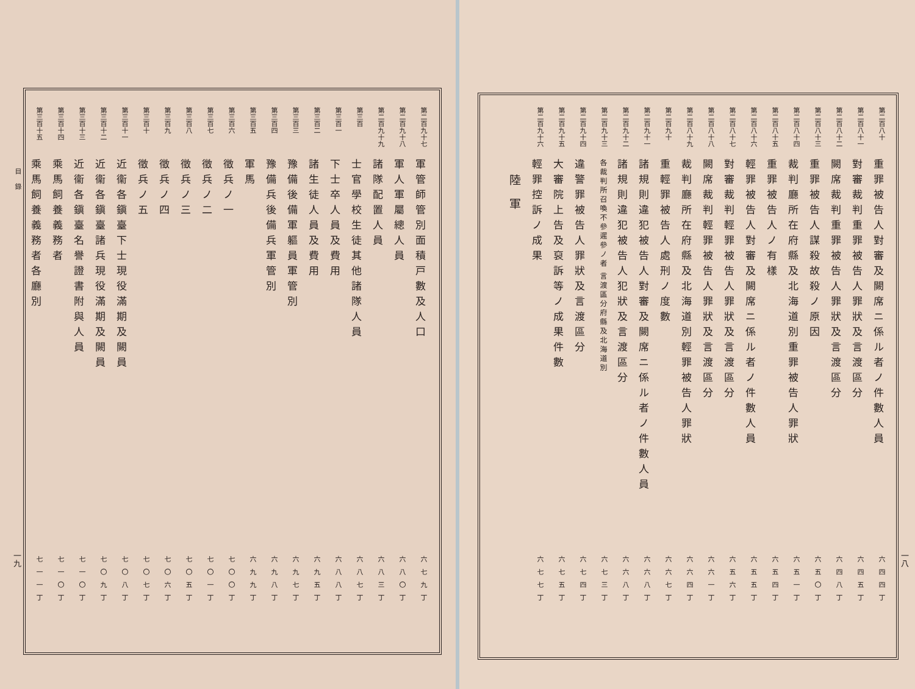第二百八十 重罪被告人對審及闕席ニ係ル者ノ件數人員 六四四丁
第二百八十一 對審裁判重罪被告人罪狀及言渡區分 六四五丁
第二百八十二 闕席裁判重罪被告人罪狀及言渡區分 六四八丁
第二百八十三 重罪被告人謀殺故殺ノ原因 六五〇丁
第二百八十四 裁判廳所在府縣及北海道別重罪被告人罪狀 六五一丁
第二百八十五 重罪被告人ノ有樣 六五四丁
第二百八十六 輕罪被告人對審及闕席ニ係ル者ノ件數人員 六五五丁
第二百八十七 對審裁判輕罪被告人罪狀及言渡區分 六五六丁
第二百八十八 闕席裁判輕罪被告人罪狀及言渡區分 六六一丁
第二百八十九 裁判廳所在府縣及北海道別輕罪被告人罪狀 六六四丁
第二百九十 重輕罪被告人處刑ノ度數 六六七丁
第二百九十一 諸規則違犯被告人對審及闕席ニ係ル者ノ件數人員 六六八丁
第二百九十二 諸規則違犯被告人犯狀及言渡區分 六六八丁
第二百九十三 各裁判所召喚不參遲參ノ者 言渡區分府縣及北海道別 六七三丁
第二百九十四 違警罪被告人罪狀及言渡區分 六七四丁
第二百九十五 大審院上告及裒訴等ノ成果件數 六七五丁
第二百九十六 輕罪控訴ノ成果 六七七丁
陸軍
一八
第二百九十七 軍管師管別面積戸數及人口 六七九丁
第二百九十八 軍人軍屬總人員 六八〇丁
第二百九十九 諸隊配置人員 六八三丁
第三百 士官學校生徒其他諸隊人員 六八七丁
第三百一 下士卒人員及費用 六八八丁
第三百二 諸生徒人員及費用 六九五丁
第三百三 豫備後備軍軀員軍管別 六九七丁
第三百四 豫備兵後備兵軍管別 六九八丁
第三百五 軍馬 六九九丁
第三百六 徵兵ノ一 七〇〇丁
第三百七 徵兵ノ二 七〇一丁
第三百八 徵兵ノ三 七〇五丁
第三百九 徵兵ノ四 七〇六丁
第三百十 徵兵ノ五 七〇七丁
第三百十一 近衞各鎭臺下士現役滿期及闕員 七〇八丁
第三百十二 近衞各鎭臺諸兵現役滿期及闕員 七〇九丁
第三百十三 近衞各鎭臺名譽證書附與人員 七一〇丁
第三百十四 乘馬飼養義務者 七一〇丁
第三百十五 乘馬飼養義務者各廳別 七一一丁
目錄
一九